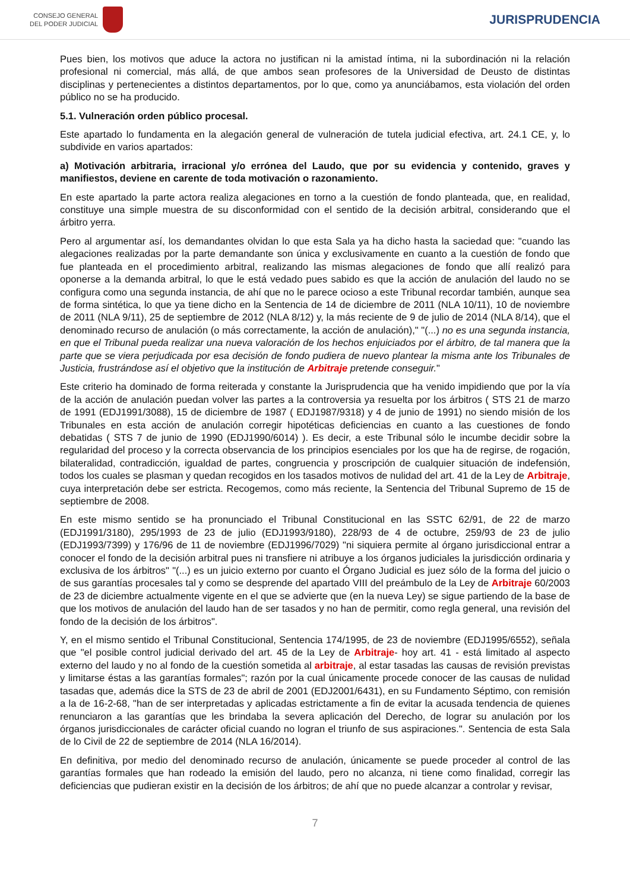CONSEJO GENERAL
DEL PODER JUDICIAL
JURISPRUDENCIA
Pues bien, los motivos que aduce la actora no justifican ni la amistad íntima, ni la subordinación ni la relación profesional ni comercial, más allá, de que ambos sean profesores de la Universidad de Deusto de distintas disciplinas y pertenecientes a distintos departamentos, por lo que, como ya anunciábamos, esta violación del orden público no se ha producido.
5.1. Vulneración orden público procesal.
Este apartado lo fundamenta en la alegación general de vulneración de tutela judicial efectiva, art. 24.1 CE, y, lo subdivide en varios apartados:
a) Motivación arbitraria, irracional y/o errónea del Laudo, que por su evidencia y contenido, graves y manifiestos, deviene en carente de toda motivación o razonamiento.
En este apartado la parte actora realiza alegaciones en torno a la cuestión de fondo planteada, que, en realidad, constituye una simple muestra de su disconformidad con el sentido de la decisión arbitral, considerando que el árbitro yerra.
Pero al argumentar así, los demandantes olvidan lo que esta Sala ya ha dicho hasta la saciedad que: "cuando las alegaciones realizadas por la parte demandante son única y exclusivamente en cuanto a la cuestión de fondo que fue planteada en el procedimiento arbitral, realizando las mismas alegaciones de fondo que allí realizó para oponerse a la demanda arbitral, lo que le está vedado pues sabido es que la acción de anulación del laudo no se configura como una segunda instancia, de ahí que no le parece ocioso a este Tribunal recordar también, aunque sea de forma sintética, lo que ya tiene dicho en la Sentencia de 14 de diciembre de 2011 (NLA 10/11), 10 de noviembre de 2011 (NLA 9/11), 25 de septiembre de 2012 (NLA 8/12) y, la más reciente de 9 de julio de 2014 (NLA 8/14), que el denominado recurso de anulación (o más correctamente, la acción de anulación)," "(...) no es una segunda instancia, en que el Tribunal pueda realizar una nueva valoración de los hechos enjuiciados por el árbitro, de tal manera que la parte que se viera perjudicada por esa decisión de fondo pudiera de nuevo plantear la misma ante los Tribunales de Justicia, frustrándose así el objetivo que la institución de Arbitraje pretende conseguir."
Este criterio ha dominado de forma reiterada y constante la Jurisprudencia que ha venido impidiendo que por la vía de la acción de anulación puedan volver las partes a la controversia ya resuelta por los árbitros ( STS 21 de marzo de 1991 (EDJ1991/3088), 15 de diciembre de 1987 ( EDJ1987/9318) y 4 de junio de 1991) no siendo misión de los Tribunales en esta acción de anulación corregir hipotéticas deficiencias en cuanto a las cuestiones de fondo debatidas ( STS 7 de junio de 1990 (EDJ1990/6014) ). Es decir, a este Tribunal sólo le incumbe decidir sobre la regularidad del proceso y la correcta observancia de los principios esenciales por los que ha de regirse, de rogación, bilateralidad, contradicción, igualdad de partes, congruencia y proscripción de cualquier situación de indefensión, todos los cuales se plasman y quedan recogidos en los tasados motivos de nulidad del art. 41 de la Ley de Arbitraje, cuya interpretación debe ser estricta. Recogemos, como más reciente, la Sentencia del Tribunal Supremo de 15 de septiembre de 2008.
En este mismo sentido se ha pronunciado el Tribunal Constitucional en las SSTC 62/91, de 22 de marzo (EDJ1991/3180), 295/1993 de 23 de julio (EDJ1993/9180), 228/93 de 4 de octubre, 259/93 de 23 de julio (EDJ1993/7399) y 176/96 de 11 de noviembre (EDJ1996/7029) "ni siquiera permite al órgano jurisdiccional entrar a conocer el fondo de la decisión arbitral pues ni transfiere ni atribuye a los órganos judiciales la jurisdicción ordinaria y exclusiva de los árbitros" "(...) es un juicio externo por cuanto el Órgano Judicial es juez sólo de la forma del juicio o de sus garantías procesales tal y como se desprende del apartado VIII del preámbulo de la Ley de Arbitraje 60/2003 de 23 de diciembre actualmente vigente en el que se advierte que (en la nueva Ley) se sigue partiendo de la base de que los motivos de anulación del laudo han de ser tasados y no han de permitir, como regla general, una revisión del fondo de la decisión de los árbitros".
Y, en el mismo sentido el Tribunal Constitucional, Sentencia 174/1995, de 23 de noviembre (EDJ1995/6552), señala que "el posible control judicial derivado del art. 45 de la Ley de Arbitraje- hoy art. 41 - está limitado al aspecto externo del laudo y no al fondo de la cuestión sometida al arbitraje, al estar tasadas las causas de revisión previstas y limitarse éstas a las garantías formales"; razón por la cual únicamente procede conocer de las causas de nulidad tasadas que, además dice la STS de 23 de abril de 2001 (EDJ2001/6431), en su Fundamento Séptimo, con remisión a la de 16-2-68, "han de ser interpretadas y aplicadas estrictamente a fin de evitar la acusada tendencia de quienes renunciaron a las garantías que les brindaba la severa aplicación del Derecho, de lograr su anulación por los órganos jurisdiccionales de carácter oficial cuando no logran el triunfo de sus aspiraciones.". Sentencia de esta Sala de lo Civil de 22 de septiembre de 2014 (NLA 16/2014).
En definitiva, por medio del denominado recurso de anulación, únicamente se puede proceder al control de las garantías formales que han rodeado la emisión del laudo, pero no alcanza, ni tiene como finalidad, corregir las deficiencias que pudieran existir en la decisión de los árbitros; de ahí que no puede alcanzar a controlar y revisar,
7